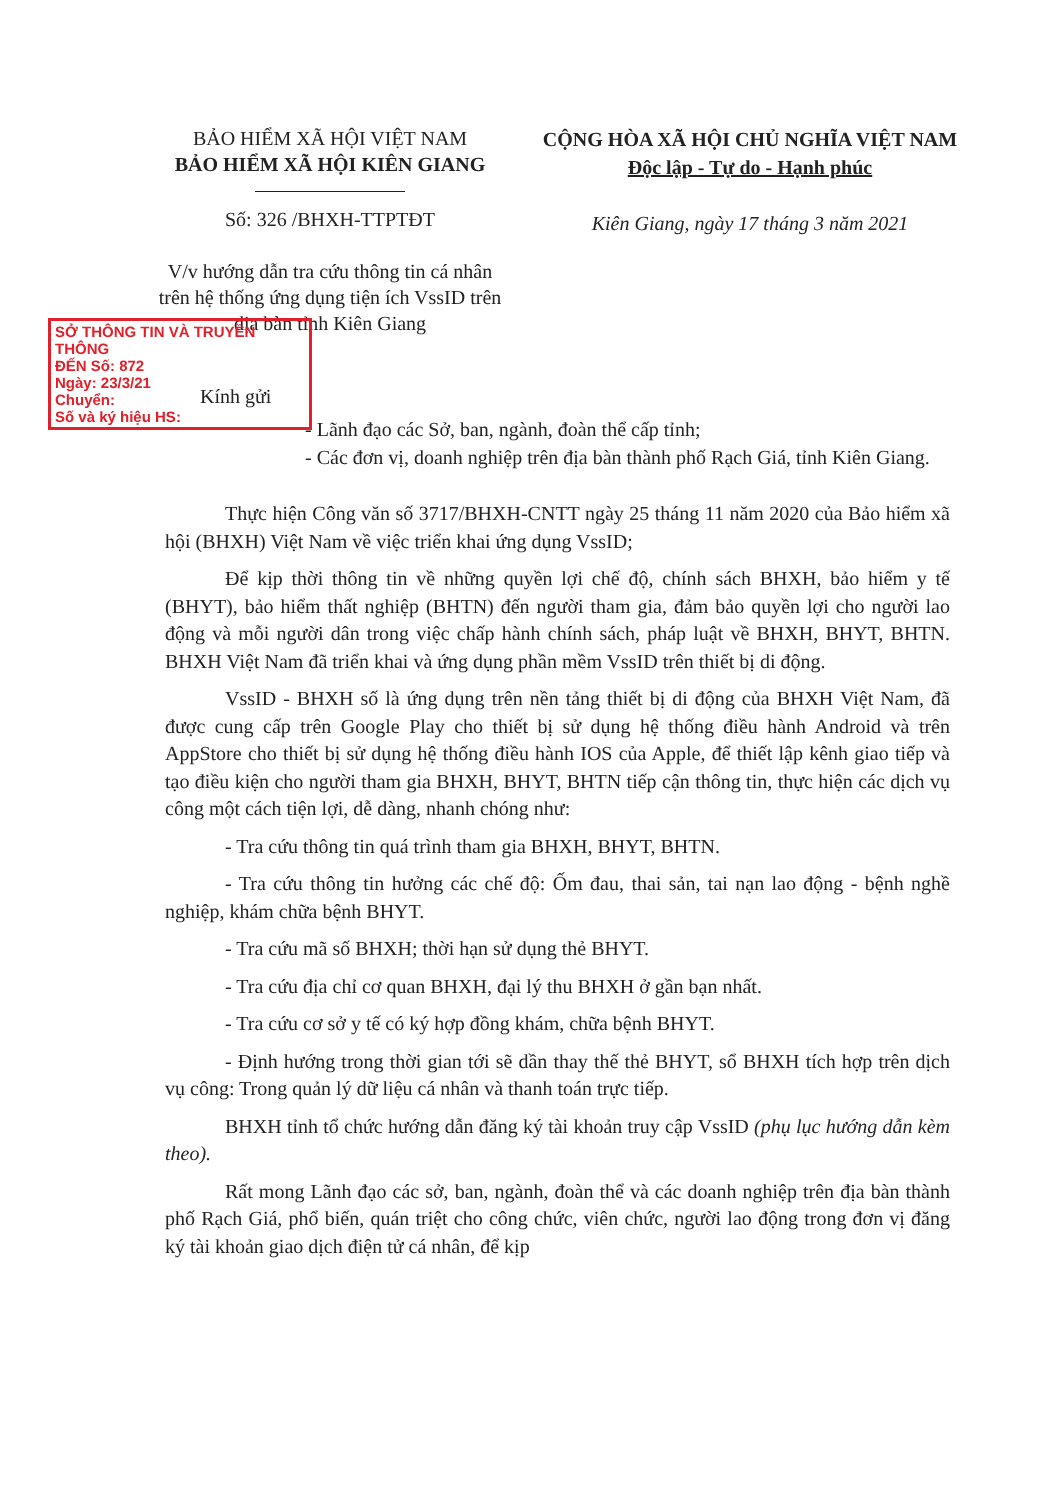BẢO HIỂM XÃ HỘI VIỆT NAM
BẢO HIỂM XÃ HỘI KIÊN GIANG
Số: 326 /BHXH-TTPTĐT
V/v hướng dẫn tra cứu thông tin cá nhân trên hệ thống ứng dụng tiện ích VssID trên địa bàn tỉnh Kiên Giang
CỘNG HÒA XÃ HỘI CHỦ NGHĨA VIỆT NAM
Độc lập - Tự do - Hạnh phúc
Kiên Giang, ngày 17 tháng 3 năm 2021
SỞ THÔNG TIN VÀ TRUYỀN THÔNG
ĐẾN Số: 872
Ngày: 23/3/21
Chuyển:
Số và ký hiệu HS:
Kính gửi
- Lãnh đạo các Sở, ban, ngành, đoàn thể cấp tỉnh;
- Các đơn vị, doanh nghiệp trên địa bàn thành phố Rạch Giá, tỉnh Kiên Giang.
Thực hiện Công văn số 3717/BHXH-CNTT ngày 25 tháng 11 năm 2020 của Bảo hiểm xã hội (BHXH) Việt Nam về việc triển khai ứng dụng VssID;
Để kịp thời thông tin về những quyền lợi chế độ, chính sách BHXH, bảo hiểm y tế (BHYT), bảo hiểm thất nghiệp (BHTN) đến người tham gia, đảm bảo quyền lợi cho người lao động và mỗi người dân trong việc chấp hành chính sách, pháp luật về BHXH, BHYT, BHTN. BHXH Việt Nam đã triển khai và ứng dụng phần mềm VssID trên thiết bị di động.
VssID - BHXH số là ứng dụng trên nền tảng thiết bị di động của BHXH Việt Nam, đã được cung cấp trên Google Play cho thiết bị sử dụng hệ thống điều hành Android và trên AppStore cho thiết bị sử dụng hệ thống điều hành IOS của Apple, để thiết lập kênh giao tiếp và tạo điều kiện cho người tham gia BHXH, BHYT, BHTN tiếp cận thông tin, thực hiện các dịch vụ công một cách tiện lợi, dễ dàng, nhanh chóng như:
- Tra cứu thông tin quá trình tham gia BHXH, BHYT, BHTN.
- Tra cứu thông tin hưởng các chế độ: Ốm đau, thai sản, tai nạn lao động - bệnh nghề nghiệp, khám chữa bệnh BHYT.
- Tra cứu mã số BHXH; thời hạn sử dụng thẻ BHYT.
- Tra cứu địa chỉ cơ quan BHXH, đại lý thu BHXH ở gần bạn nhất.
- Tra cứu cơ sở y tế có ký hợp đồng khám, chữa bệnh BHYT.
- Định hướng trong thời gian tới sẽ dần thay thế thẻ BHYT, sổ BHXH tích hợp trên dịch vụ công: Trong quản lý dữ liệu cá nhân và thanh toán trực tiếp.
BHXH tỉnh tổ chức hướng dẫn đăng ký tài khoản truy cập VssID (phụ lục hướng dẫn kèm theo).
Rất mong Lãnh đạo các sở, ban, ngành, đoàn thể và các doanh nghiệp trên địa bàn thành phố Rạch Giá, phổ biến, quán triệt cho công chức, viên chức, người lao động trong đơn vị đăng ký tài khoản giao dịch điện tử cá nhân, để kịp